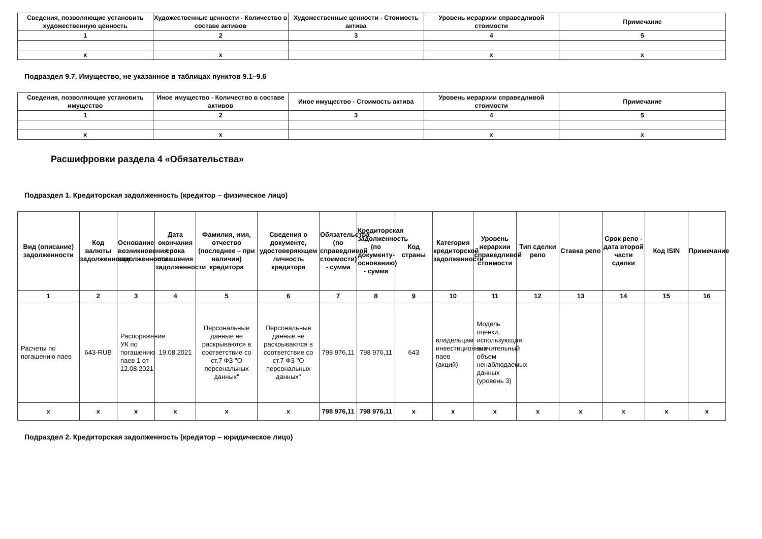| Сведения, позволяющие установить художественную ценность | Художественные ценности - Количество в составе активов | Художественные ценности - Стоимость актива | Уровень иерархии справедливой стоимости | Примечание |
| --- | --- | --- | --- | --- |
| 1 | 2 | 3 | 4 | 5 |
| x | x | | x | x |
Подраздел 9.7. Имущество, не указанное в таблицах пунктов 9.1–9.6
| Сведения, позволяющие установить имущество | Иное имущество - Количество в составе активов | Иное имущество - Стоимость актива | Уровень иерархии справедливой стоимости | Примечание |
| --- | --- | --- | --- | --- |
| 1 | 2 | 3 | 4 | 5 |
| x | x | | x | x |
Расшифровки раздела 4 «Обязательства»
Подраздел 1. Кредиторская задолженность (кредитор – физическое лицо)
| Вид (описание) задолженности | Код валюты задолженности | Основание возникновения задолженности | Дата окончания срока погашения задолженности | Фамилия, имя, отчество (последнее – при наличии) кредитора | Сведения о документе, удостоверяющем личность кредитора | Обязательства (по справедливой стоимости) - сумма | Кредиторская задолженность (по документу-основанию) - сумма | Код страны | Категория кредиторской задолженности | Уровень иерархии справедливой стоимости | Тип сделки репо | Ставка репо | Срок репо - дата второй части сделки | Код ISIN | Примечание |
| --- | --- | --- | --- | --- | --- | --- | --- | --- | --- | --- | --- | --- | --- | --- | --- |
| 1 | 2 | 3 | 4 | 5 | 6 | 7 | 8 | 9 | 10 | 11 | 12 | 13 | 14 | 15 | 16 |
| Расчеты по погашению паев | 643-RUB | Распоряжение УК по погашению паев 1 от 12.08.2021 | 19.08.2021 | Персональные данные не раскрываются в соответствие со ст.7 ФЗ "О персональных данных" | Персональные данные не раскрываются в соответствие со ст.7 ФЗ "О персональных данных" | 798 976,11 | 798 976,11 | 643 | владельцам инвестиционных паев (акций) | Модель оценки, использующая значительный объем ненаблюдаемых данных (уровень 3) | | | | | |
| x | x | x | x | x | x | 798 976,11 | 798 976,11 | x | x | x | x | x | x | x | x |
Подраздел 2. Кредиторская задолженность (кредитор – юридическое лицо)